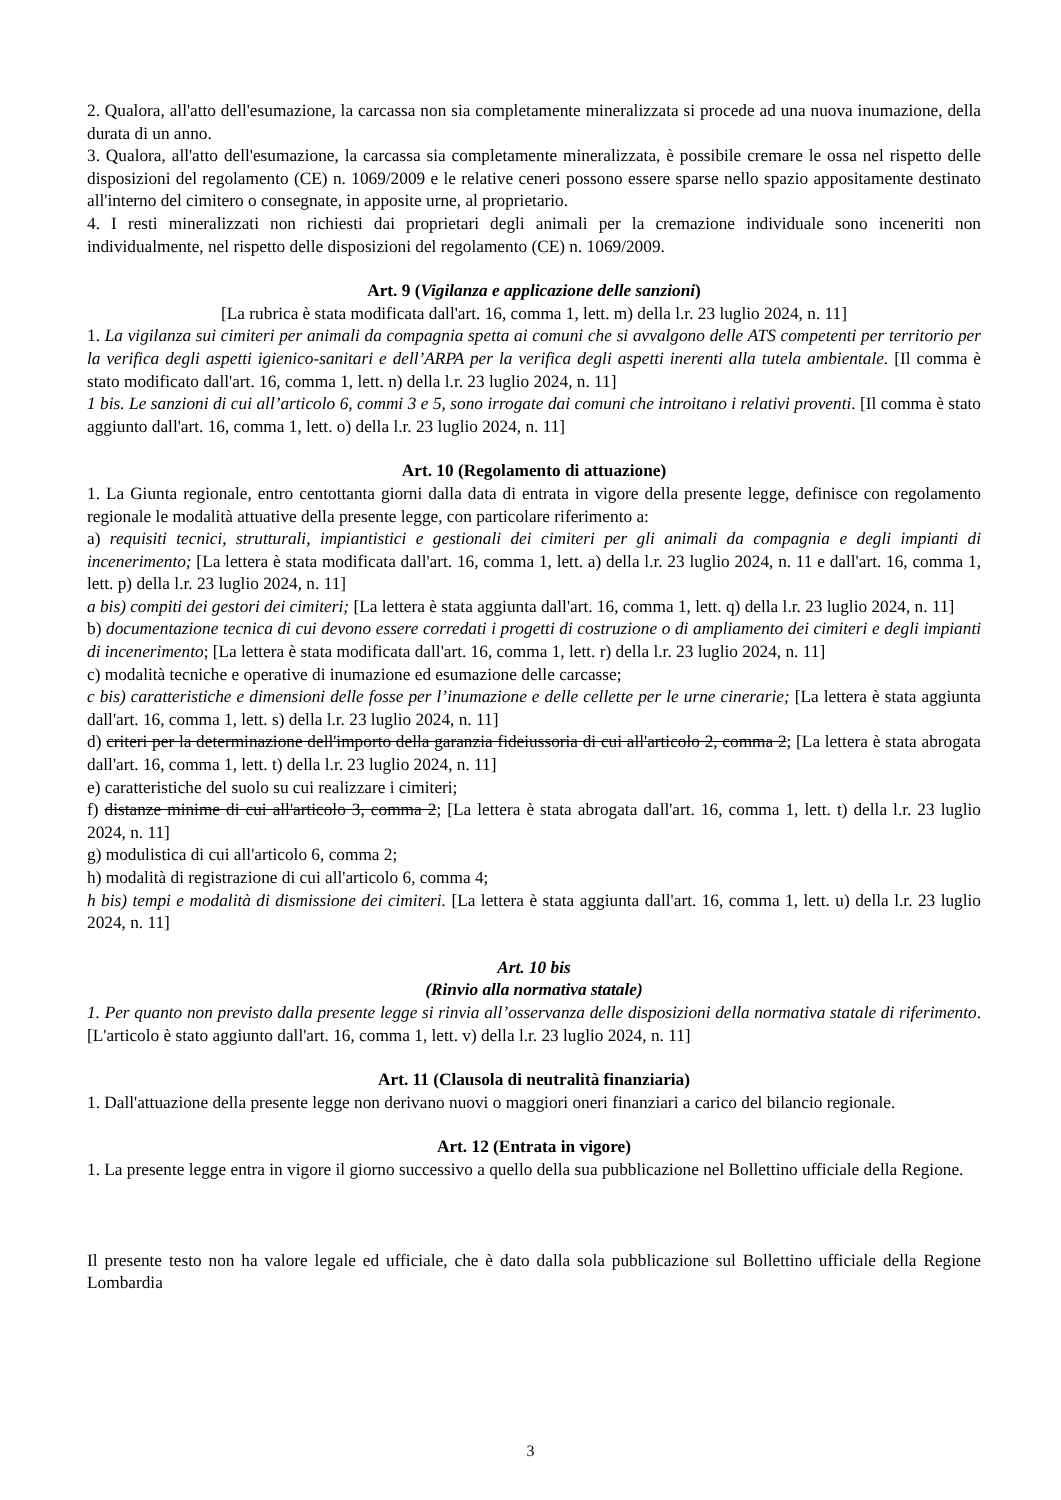2. Qualora, all'atto dell'esumazione, la carcassa non sia completamente mineralizzata si procede ad una nuova inumazione, della durata di un anno.
3. Qualora, all'atto dell'esumazione, la carcassa sia completamente mineralizzata, è possibile cremare le ossa nel rispetto delle disposizioni del regolamento (CE) n. 1069/2009 e le relative ceneri possono essere sparse nello spazio appositamente destinato all'interno del cimitero o consegnate, in apposite urne, al proprietario.
4. I resti mineralizzati non richiesti dai proprietari degli animali per la cremazione individuale sono inceneriti non individualmente, nel rispetto delle disposizioni del regolamento (CE) n. 1069/2009.
Art. 9 (Vigilanza e applicazione delle sanzioni)
[La rubrica è stata modificata dall'art. 16, comma 1, lett. m) della l.r. 23 luglio 2024, n. 11]
1. La vigilanza sui cimiteri per animali da compagnia spetta ai comuni che si avvalgono delle ATS competenti per territorio per la verifica degli aspetti igienico-sanitari e dell’ARPA per la verifica degli aspetti inerenti alla tutela ambientale. [Il comma è stato modificato dall'art. 16, comma 1, lett. n) della l.r. 23 luglio 2024, n. 11]
1 bis. Le sanzioni di cui all’articolo 6, commi 3 e 5, sono irrogate dai comuni che introitano i relativi proventi. [Il comma è stato aggiunto dall'art. 16, comma 1, lett. o) della l.r. 23 luglio 2024, n. 11]
Art. 10 (Regolamento di attuazione)
1. La Giunta regionale, entro centottanta giorni dalla data di entrata in vigore della presente legge, definisce con regolamento regionale le modalità attuative della presente legge, con particolare riferimento a:
a) requisiti tecnici, strutturali, impiantistici e gestionali dei cimiteri per gli animali da compagnia e degli impianti di incenerimento; [La lettera è stata modificata dall'art. 16, comma 1, lett. a) della l.r. 23 luglio 2024, n. 11 e dall'art. 16, comma 1, lett. p) della l.r. 23 luglio 2024, n. 11]
a bis) compiti dei gestori dei cimiteri; [La lettera è stata aggiunta dall'art. 16, comma 1, lett. q) della l.r. 23 luglio 2024, n. 11]
b) documentazione tecnica di cui devono essere corredati i progetti di costruzione o di ampliamento dei cimiteri e degli impianti di incenerimento; [La lettera è stata modificata dall'art. 16, comma 1, lett. r) della l.r. 23 luglio 2024, n. 11]
c) modalità tecniche e operative di inumazione ed esumazione delle carcasse;
c bis) caratteristiche e dimensioni delle fosse per l’inumazione e delle cellette per le urne cinerarie; [La lettera è stata aggiunta dall'art. 16, comma 1, lett. s) della l.r. 23 luglio 2024, n. 11]
d) criteri per la determinazione dell'importo della garanzia fideiussoria di cui all'articolo 2, comma 2; [La lettera è stata abrogata dall'art. 16, comma 1, lett. t) della l.r. 23 luglio 2024, n. 11]
e) caratteristiche del suolo su cui realizzare i cimiteri;
f) distanze minime di cui all'articolo 3, comma 2; [La lettera è stata abrogata dall'art. 16, comma 1, lett. t) della l.r. 23 luglio 2024, n. 11]
g) modulistica di cui all'articolo 6, comma 2;
h) modalità di registrazione di cui all'articolo 6, comma 4;
h bis) tempi e modalità di dismissione dei cimiteri. [La lettera è stata aggiunta dall'art. 16, comma 1, lett. u) della l.r. 23 luglio 2024, n. 11]
Art. 10 bis
(Rinvio alla normativa statale)
1. Per quanto non previsto dalla presente legge si rinvia all’osservanza delle disposizioni della normativa statale di riferimento. [L'articolo è stato aggiunto dall'art. 16, comma 1, lett. v) della l.r. 23 luglio 2024, n. 11]
Art. 11 (Clausola di neutralità finanziaria)
1. Dall'attuazione della presente legge non derivano nuovi o maggiori oneri finanziari a carico del bilancio regionale.
Art. 12 (Entrata in vigore)
1. La presente legge entra in vigore il giorno successivo a quello della sua pubblicazione nel Bollettino ufficiale della Regione.
Il presente testo non ha valore legale ed ufficiale, che è dato dalla sola pubblicazione sul Bollettino ufficiale della Regione Lombardia
3